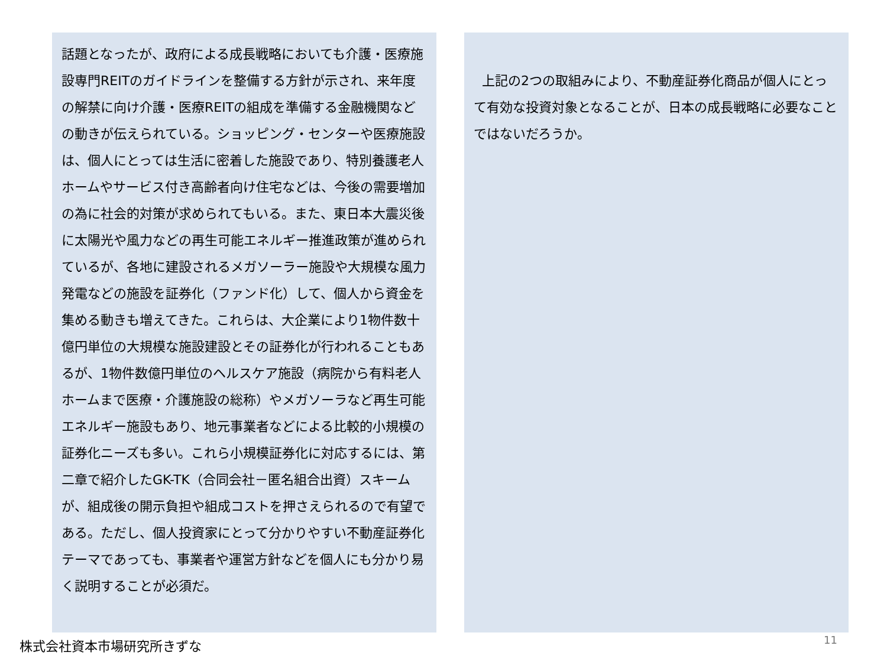話題となったが、政府による成長戦略においても介護・医療施設専門REITのガイドラインを整備する方針が示され、来年度の解禁に向け介護・医療REITの組成を準備する金融機関などの動きが伝えられている。ショッピング・センターや医療施設は、個人にとっては生活に密着した施設であり、特別養護老人ホームやサービス付き高齢者向け住宅などは、今後の需要増加の為に社会的対策が求められてもいる。また、東日本大震災後に太陽光や風力などの再生可能エネルギー推進政策が進められているが、各地に建設されるメガソーラー施設や大規模な風力発電などの施設を証券化（ファンド化）して、個人から資金を集める動きも増えてきた。これらは、大企業により1物件数十億円単位の大規模な施設建設とその証券化が行われることもあるが、1物件数億円単位のヘルスケア施設（病院から有料老人ホームまで医療・介護施設の総称）やメガソーラなど再生可能エネルギー施設もあり、地元事業者などによる比較的小規模の証券化ニーズも多い。これら小規模証券化に対応するには、第二章で紹介したGK-TK（合同会社－匿名組合出資）スキームが、組成後の開示負担や組成コストを押さえられるので有望である。ただし、個人投資家にとって分かりやすい不動産証券化テーマであっても、事業者や運営方針などを個人にも分かり易く説明することが必須だ。
上記の2つの取組みにより、不動産証券化商品が個人にとって有効な投資対象となることが、日本の成長戦略に必要なことではないだろうか。
株式会社資本市場研究所きずな 11